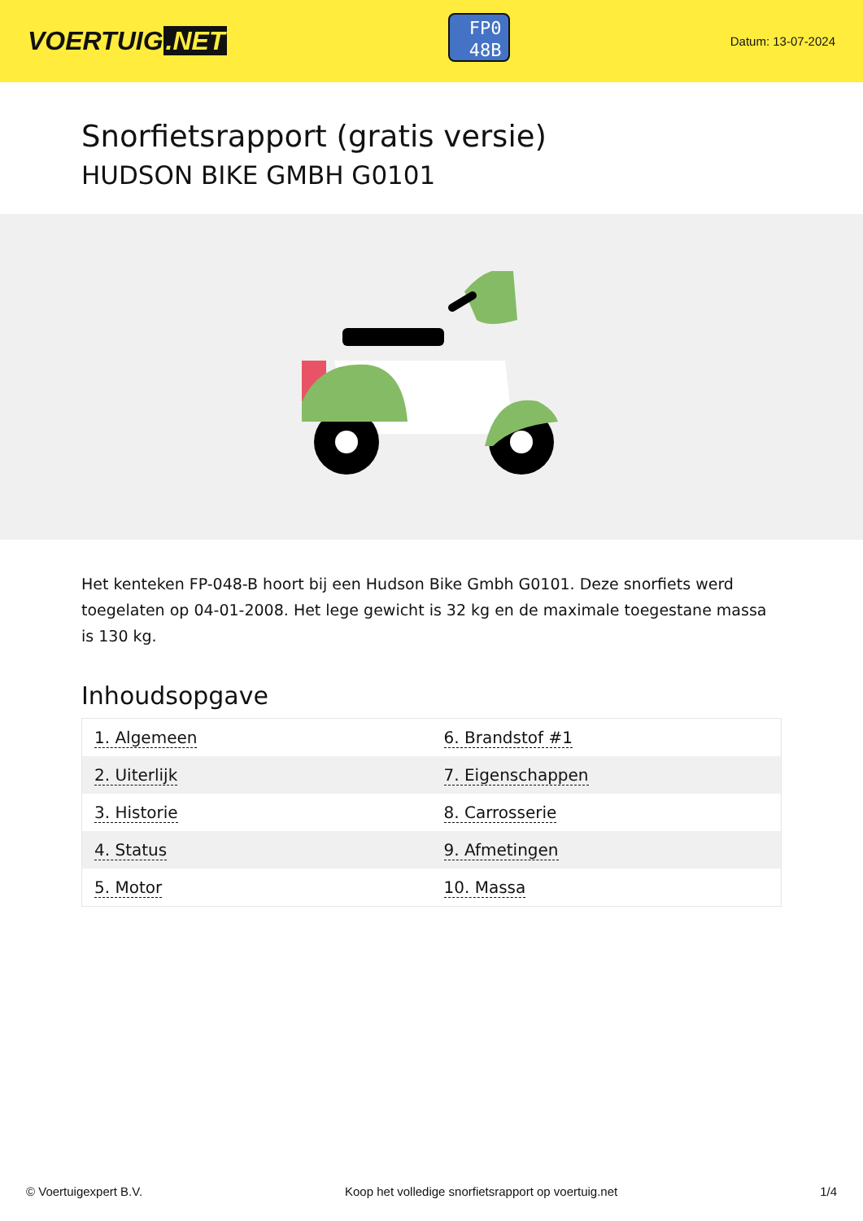VOERTUIG.NET
FP0
48B
Datum: 13-07-2024
Snorfietsrapport (gratis versie)
HUDSON BIKE GMBH G0101
Het kenteken FP-048-B hoort bij een Hudson Bike Gmbh G0101. Deze snorfiets werd toegelaten op 04-01-2008. Het lege gewicht is 32 kg en de maximale toegestane massa is 130 kg.
Inhoudsopgave
| 1. Algemeen | 6. Brandstof #1 |
| 2. Uiterlijk | 7. Eigenschappen |
| 3. Historie | 8. Carrosserie |
| 4. Status | 9. Afmetingen |
| 5. Motor | 10. Massa |
© Voertuigexpert B.V. Koop het volledige snorfietsrapport op voertuig.net 1/4